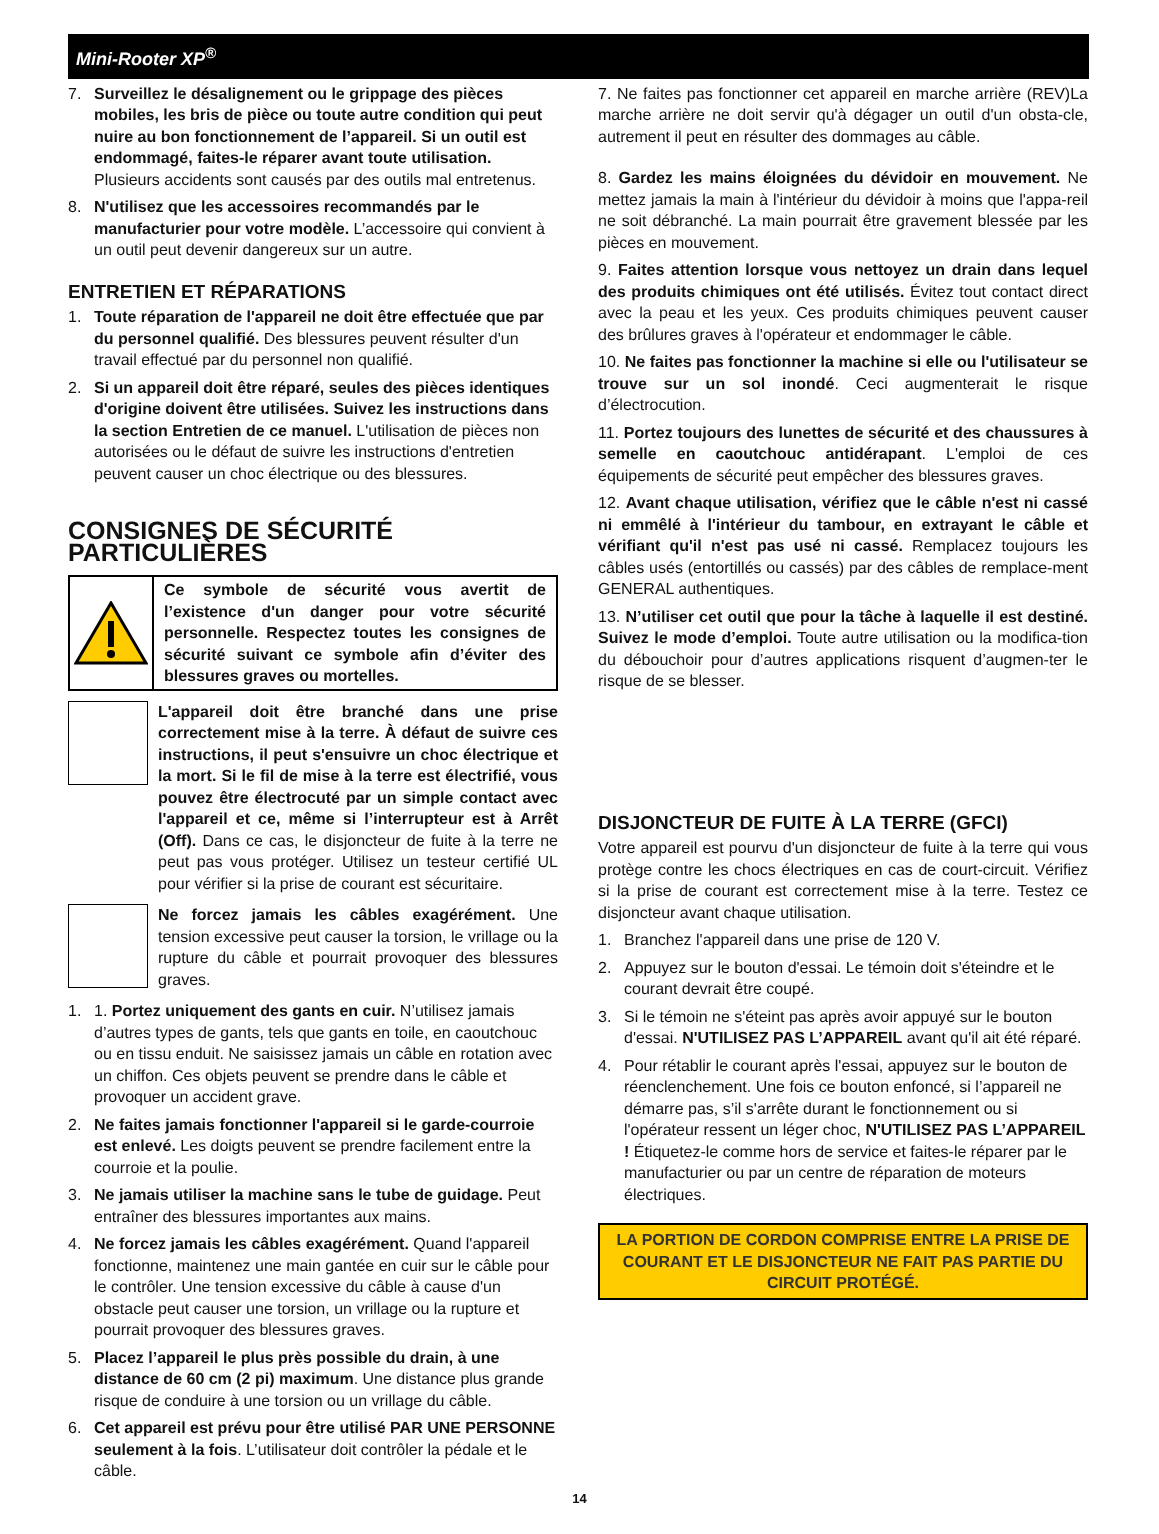Mini-Rooter XP<sup>®</sup>
7. Surveillez le désalignement ou le grippage des pièces mobiles, les bris de pièce ou toute autre condition qui peut nuire au bon fonctionnement de l’appareil. Si un outil est endommagé, faites-le réparer avant toute utilisation. Plusieurs accidents sont causés par des outils mal entretenus.
8. N'utilisez que les accessoires recommandés par le manufacturier pour votre modèle. L’accessoire qui convient à un outil peut devenir dangereux sur un autre.
ENTRETIEN ET RÉPARATIONS
1. Toute réparation de l'appareil ne doit être effectuée que par du personnel qualifié. Des blessures peuvent résulter d'un travail effectué par du personnel non qualifié.
2. Si un appareil doit être réparé, seules des pièces identiques d'origine doivent être utilisées. Suivez les instructions dans la section Entretien de ce manuel. L'utilisation de pièces non autorisées ou le défaut de suivre les instructions d'entretien peuvent causer un choc électrique ou des blessures.
CONSIGNES DE SÉCURITÉ PARTICULIÈRES
Ce symbole de sécurité vous avertit de l’existence d'un danger pour votre sécurité personnelle. Respectez toutes les consignes de sécurité suivant ce symbole afin d’éviter des blessures graves ou mortelles.
L'appareil doit être branché dans une prise correctement mise à la terre. À défaut de suivre ces instructions, il peut s'ensuivre un choc électrique et la mort. Si le fil de mise à la terre est électrifié, vous pouvez être électrocuté par un simple contact avec l'appareil et ce, même si l’interrupteur est à Arrêt (Off). Dans ce cas, le disjoncteur de fuite à la terre ne peut pas vous protéger. Utilisez un testeur certifié UL pour vérifier si la prise de courant est sécuritaire.
Ne forcez jamais les câbles exagérément. Une tension excessive peut causer la torsion, le vrillage ou la rupture du câble et pourrait provoquer des blessures graves.
1. 1. Portez uniquement des gants en cuir. N’utilisez jamais d’autres types de gants, tels que gants en toile, en caoutchouc ou en tissu enduit. Ne saisissez jamais un câble en rotation avec un chiffon. Ces objets peuvent se prendre dans le câble et provoquer un accident grave.
2. Ne faites jamais fonctionner l'appareil si le garde-courroie est enlevé. Les doigts peuvent se prendre facilement entre la courroie et la poulie.
3. Ne jamais utiliser la machine sans le tube de guidage. Peut entraîner des blessures importantes aux mains.
4. Ne forcez jamais les câbles exagérément. Quand l'appareil fonctionne, maintenez une main gantée en cuir sur le câble pour le contrôler. Une tension excessive du câble à cause d'un obstacle peut causer une torsion, un vrillage ou la rupture et pourrait provoquer des blessures graves.
5. Placez l’appareil le plus près possible du drain, à une distance de 60 cm (2 pi) maximum. Une distance plus grande risque de conduire à une torsion ou un vrillage du câble.
6. Cet appareil est prévu pour être utilisé PAR UNE PERSONNE seulement à la fois. L’utilisateur doit contrôler la pédale et le câble.
7. Ne faites pas fonctionner cet appareil en marche arrière (REV)La marche arrière ne doit servir qu'à dégager un outil d'un obsta-cle, autrement il peut en résulter des dommages au câble.
8. Gardez les mains éloignées du dévidoir en mouvement. Ne mettez jamais la main à l'intérieur du dévidoir à moins que l'appa-reil ne soit débranché. La main pourrait être gravement blessée par les pièces en mouvement.
9. Faites attention lorsque vous nettoyez un drain dans lequel des produits chimiques ont été utilisés. Évitez tout contact direct avec la peau et les yeux. Ces produits chimiques peuvent causer des brûlures graves à l'opérateur et endommager le câble.
10. Ne faites pas fonctionner la machine si elle ou l'utilisateur se trouve sur un sol inondé. Ceci augmenterait le risque d’électrocution.
11. Portez toujours des lunettes de sécurité et des chaussures à semelle en caoutchouc antidérapant. L'emploi de ces équipements de sécurité peut empêcher des blessures graves.
12. Avant chaque utilisation, vérifiez que le câble n'est ni cassé ni emmêlé à l'intérieur du tambour, en extrayant le câble et vérifiant qu'il n'est pas usé ni cassé. Remplacez toujours les câbles usés (entortillés ou cassés) par des câbles de remplace-ment GENERAL authentiques.
13. N’utiliser cet outil que pour la tâche à laquelle il est destiné. Suivez le mode d’emploi. Toute autre utilisation ou la modifica-tion du débouchoir pour d’autres applications risquent d’augmen-ter le risque de se blesser.
DISJONCTEUR DE FUITE À LA TERRE (GFCI)
Votre appareil est pourvu d'un disjoncteur de fuite à la terre qui vous protège contre les chocs électriques en cas de court-circuit. Vérifiez si la prise de courant est correctement mise à la terre. Testez ce disjoncteur avant chaque utilisation.
1. Branchez l'appareil dans une prise de 120 V.
2. Appuyez sur le bouton d'essai. Le témoin doit s'éteindre et le courant devrait être coupé.
3. Si le témoin ne s'éteint pas après avoir appuyé sur le bouton d'essai. N'UTILISEZ PAS L’APPAREIL avant qu'il ait été réparé.
4. Pour rétablir le courant après l'essai, appuyez sur le bouton de réenclenchement. Une fois ce bouton enfoncé, si l’appareil ne démarre pas, s’il s'arrête durant le fonctionnement ou si l'opérateur ressent un léger choc, N'UTILISEZ PAS L’APPAREIL ! Étiquetez-le comme hors de service et faites-le réparer par le manufacturier ou par un centre de réparation de moteurs électriques.
LA PORTION DE CORDON COMPRISE ENTRE LA PRISE DE COURANT ET LE DISJONCTEUR NE FAIT PAS PARTIE DU CIRCUIT PROTÉGÉ.
14